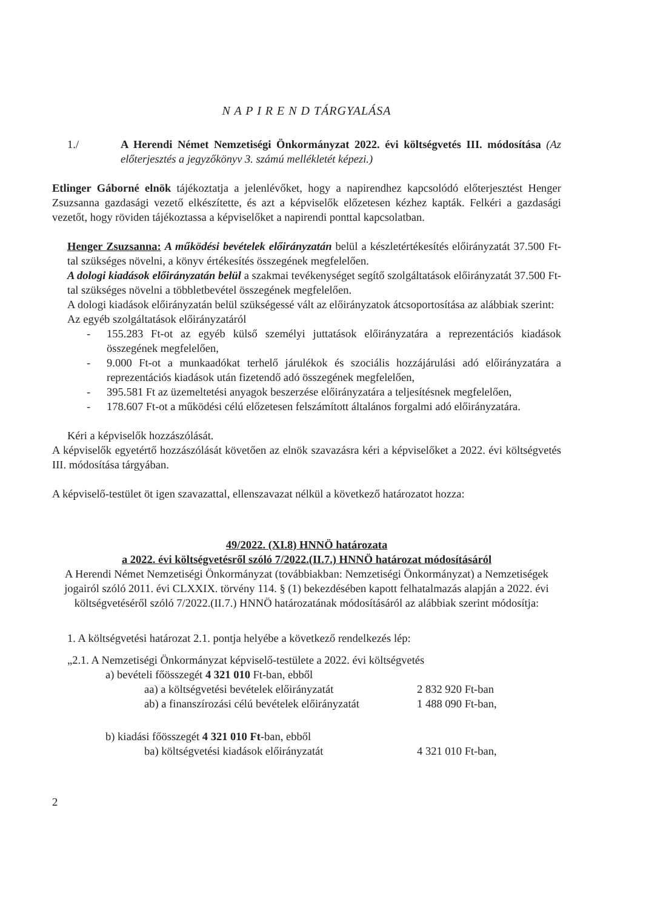N A P I R E N D TÁRGYALÁSA
1./ A Herendi Német Nemzetiségi Önkormányzat 2022. évi költségvetés III. módosítása (Az előterjesztés a jegyzőkönyv 3. számú mellékletét képezi.)
Etlinger Gáborné elnök tájékoztatja a jelenlévőket, hogy a napirendhez kapcsolódó előterjesztést Henger Zsuzsanna gazdasági vezető elkészítette, és azt a képviselők előzetesen kézhez kapták. Felkéri a gazdasági vezetőt, hogy röviden tájékoztassa a képviselőket a napirendi ponttal kapcsolatban.
Henger Zsuzsanna: A működési bevételek előirányzatán belül a készletértékesítés előirányzatát 37.500 Ft-tal szükséges növelni, a könyv értékesítés összegének megfelelően.
A dologi kiadások előirányzatán belül a szakmai tevékenységet segítő szolgáltatások előirányzatát 37.500 Ft-tal szükséges növelni a többletbevétel összegének megfelelően.
A dologi kiadások előirányzatán belül szükségessé vált az előirányzatok átcsoportosítása az alábbiak szerint:
Az egyéb szolgáltatások előirányzatáról
- 155.283 Ft-ot az egyéb külső személyi juttatások előirányzatára a reprezentációs kiadások összegének megfelelően,
- 9.000 Ft-ot a munkaadókat terhelő járulékok és szociális hozzájárulási adó előirányzatára a reprezentációs kiadások után fizetendő adó összegének megfelelően,
- 395.581 Ft az üzemeltetési anyagok beszerzése előirányzatára a teljesítésnek megfelelően,
- 178.607 Ft-ot a működési célú előzetesen felszámított általános forgalmi adó előirányzatára.
Kéri a képviselők hozzászólását.
A képviselők egyetértő hozzászólását követően az elnök szavazásra kéri a képviselőket a 2022. évi költségvetés III. módosítása tárgyában.
A képviselő-testület öt igen szavazattal, ellenszavazat nélkül a következő határozatot hozza:
49/2022. (XI.8) HNNÖ határozata
a 2022. évi költségvetésről szóló 7/2022.(II.7.) HNNÖ határozat módosításáról
A Herendi Német Nemzetiségi Önkormányzat (továbbiakban: Nemzetiségi Önkormányzat) a Nemzetiségek jogairól szóló 2011. évi CLXXIX. törvény 114. § (1) bekezdésében kapott felhatalmazás alapján a 2022. évi költségvetéséről szóló 7/2022.(II.7.) HNNÖ határozatának módosításáról az alábbiak szerint módosítja:
1. A költségvetési határozat 2.1. pontja helyébe a következő rendelkezés lép:
„2.1. A Nemzetiségi Önkormányzat képviselő-testülete a 2022. évi költségvetés
a) bevételi főösszegét 4 321 010 Ft-ban, ebből
aa) a költségvetési bevételek előirányzatát
2 832 920 Ft-ban
ab) a finanszírozási célú bevételek előirányzatát
1 488 090 Ft-ban,
b) kiadási főösszegét 4 321 010 Ft-ban, ebből
ba) költségvetési kiadások előirányzatát 4 321 010 Ft-ban,
2